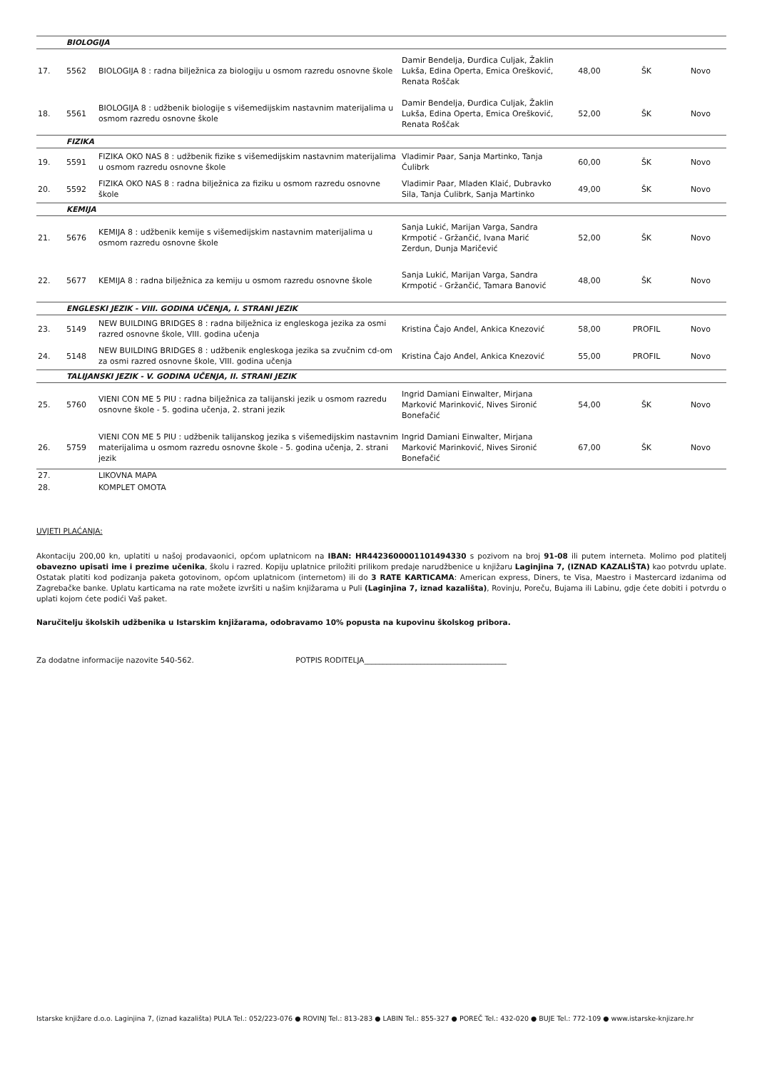| | BIOLOGIJA | | | | | |
| 17. | 5562 | BIOLOGIJA 8 : radna bilježnica za biologiju u osmom razredu osnovne škole | Damir Bendelja, Đurđica Culjak, Žaklin Lukša, Edina Operta, Emica Orešković, Renata Roščak | 48,00 | ŠK | Novo |
| 18. | 5561 | BIOLOGIJA 8 : udžbenik biologije s višemedijskim nastavnim materijalima u osmom razredu osnovne škole | Damir Bendelja, Đurđica Culjak, Žaklin Lukša, Edina Operta, Emica Orešković, Renata Roščak | 52,00 | ŠK | Novo |
| | FIZIKA | | | | | |
| 19. | 5591 | FIZIKA OKO NAS 8 : udžbenik fizike s višemedijskim nastavnim materijalima u osmom razredu osnovne škole | Vladimir Paar, Sanja Martinko, Tanja Ćulibrk | 60,00 | ŠK | Novo |
| 20. | 5592 | FIZIKA OKO NAS 8 : radna bilježnica za fiziku u osmom razredu osnovne škole | Vladimir Paar, Mladen Klaić, Dubravko Sila, Tanja Ćulibrk, Sanja Martinko | 49,00 | ŠK | Novo |
| | KEMIJA | | | | | |
| 21. | 5676 | KEMIJA 8 : udžbenik kemije s višemedijskim nastavnim materijalima u osmom razredu osnovne škole | Sanja Lukić, Marijan Varga, Sandra Krmpotić - Gržančić, Ivana Marić Zerdun, Dunja Maričević | 52,00 | ŠK | Novo |
| 22. | 5677 | KEMIJA 8 : radna bilježnica za kemiju u osmom razredu osnovne škole | Sanja Lukić, Marijan Varga, Sandra Krmpotić - Gržančić, Tamara Banović | 48,00 | ŠK | Novo |
| | ENGLESKI JEZIK - VIII. GODINA UČENJA, I. STRANI JEZIK | | | | | |
| 23. | 5149 | NEW BUILDING BRIDGES 8 : radna bilježnica iz engleskoga jezika za osmi razred osnovne škole, VIII. godina učenja | Kristina Čajo Anđel, Ankica Knezović | 58,00 | PROFIL | Novo |
| 24. | 5148 | NEW BUILDING BRIDGES 8 : udžbenik engleskoga jezika sa zvučnim cd-om za osmi razred osnovne škole, VIII. godina učenja | Kristina Čajo Anđel, Ankica Knezović | 55,00 | PROFIL | Novo |
| | TALIJANSKI JEZIK - V. GODINA UČENJA, II. STRANI JEZIK | | | | | |
| 25. | 5760 | VIENI CON ME 5 PIU : radna bilježnica za talijanski jezik u osmom razredu osnovne škole - 5. godina učenja, 2. strani jezik | Ingrid Damiani Einwalter, Mirjana Marković Marinković, Nives Sironić Bonefačić | 54,00 | ŠK | Novo |
| 26. | 5759 | VIENI CON ME 5 PIU : udžbenik talijanskog jezika s višemedijskim nastavnim materijalima u osmom razredu osnovne škole - 5. godina učenja, 2. strani jezik | Ingrid Damiani Einwalter, Mirjana Marković Marinković, Nives Sironić Bonefačić | 67,00 | ŠK | Novo |
| 27. | | LIKOVNA MAPA | | | | |
| 28. | | KOMPLET OMOTA | | | | |
UVJETI PLAĆANJA:
Akontaciju 200,00 kn, uplatiti u našoj prodavaonici, općom uplatnicom na IBAN: HR4423600001101494330 s pozivom na broj 91-08 ili putem interneta. Molimo pod platitelj obavezno upisati ime i prezime učenika, školu i razred. Kopiju uplatnice priložiti prilikom predaje narudžbenice u knjižaru Laginjina 7, (IZNAD KAZALIŠTA) kao potvrdu uplate. Ostatak platiti kod podizanja paketa gotovinom, općom uplatnicom (internetom) ili do 3 RATE KARTICAMA: American express, Diners, te Visa, Maestro i Mastercard izdanima od Zagrebačke banke. Uplatu karticama na rate možete izvršiti u našim knjižarama u Puli (Laginjina 7, iznad kazališta), Rovinju, Poreču, Bujama ili Labinu, gdje ćete dobiti i potvrdu o uplati kojom ćete podići Vaš paket.
Naručitelju školskih udžbenika u Istarskim knjižarama, odobravamo 10% popusta na kupovinu školskog pribora.
Za dodatne informacije nazovite 540-562. POTPIS RODITELJA______________________________________
Istarske knjižare d.o.o. Laginjina 7, (iznad kazališta) PULA Tel.: 052/223-076 ● ROVINJ Tel.: 813-283 ● LABIN Tel.: 855-327 ● POREČ Tel.: 432-020 ● BUJE Tel.: 772-109 ● www.istarske-knjizare.hr